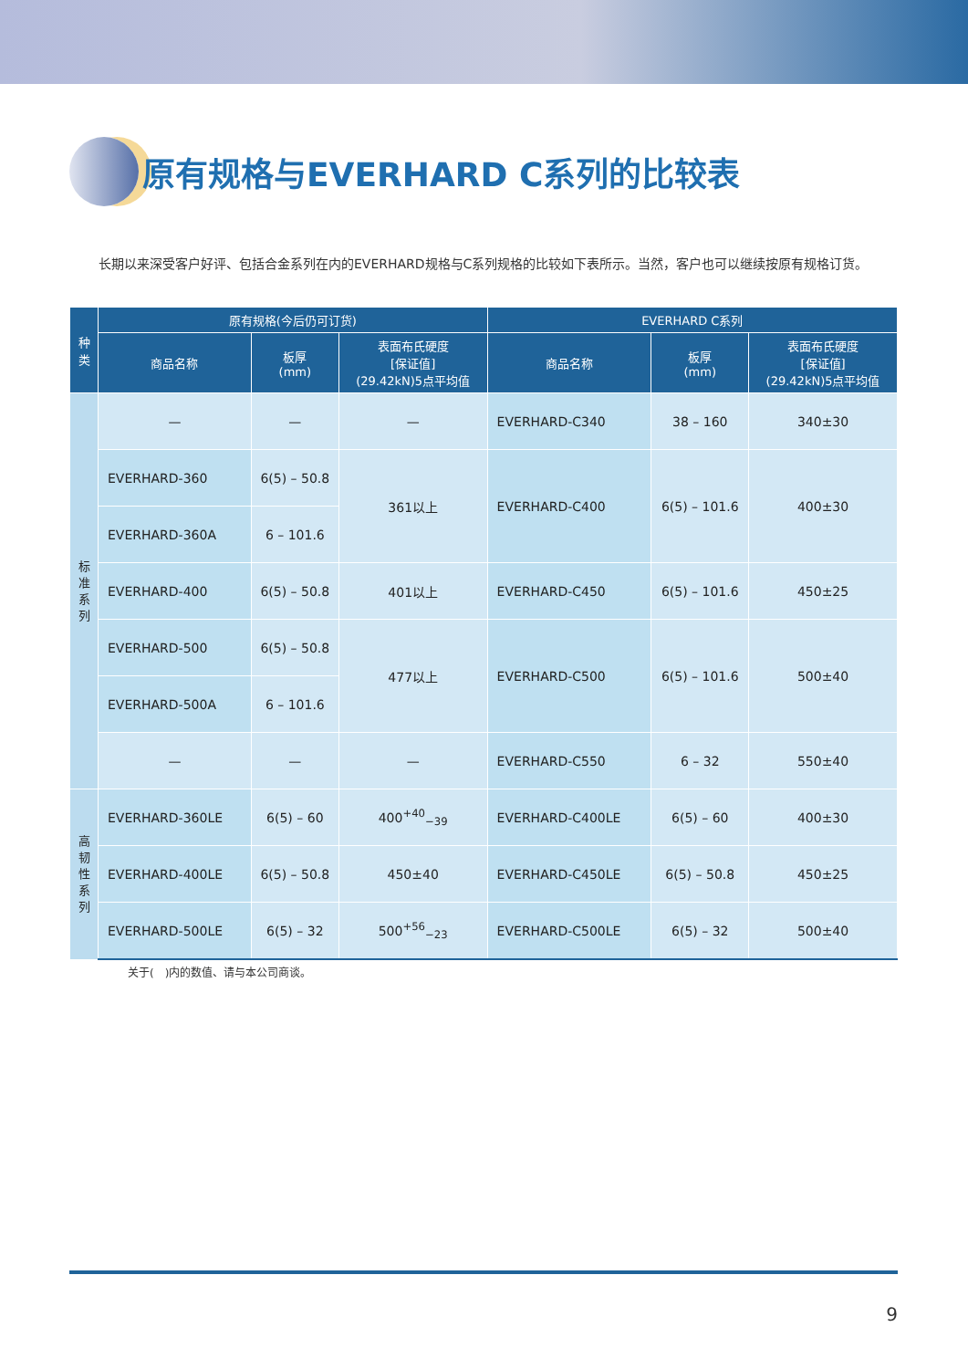原有规格与EVERHARD C系列的比较表
长期以来深受客户好评、包括合金系列在内的EVERHARD规格与C系列规格的比较如下表所示。当然，客户也可以继续按原有规格订货。
| 种 类 | 原有规格(今后仍可订货) | | | EVERHARD C系列 | | |
| --- | --- | --- | --- | --- | --- | --- |
| | 商品名称 | 板厚 (mm) | 表面布氏硬度 [保证值] (29.42kN)5点平均值 | 商品名称 | 板厚 (mm) | 表面布氏硬度 [保证值] (29.42kN)5点平均值 |
| 标 准 系 列 | — | — | — | EVERHARD-C340 | 38 – 160 | 340±30 |
| | EVERHARD-360 | 6(5) – 50.8 | 361以上 | EVERHARD-C400 | 6(5) – 101.6 | 400±30 |
| | EVERHARD-360A | 6 – 101.6 | | | | |
| | EVERHARD-400 | 6(5) – 50.8 | 401以上 | EVERHARD-C450 | 6(5) – 101.6 | 450±25 |
| | EVERHARD-500 | 6(5) – 50.8 | 477以上 | EVERHARD-C500 | 6(5) – 101.6 | 500±40 |
| | EVERHARD-500A | 6 – 101.6 | | | | |
| | — | — | — | EVERHARD-C550 | 6 – 32 | 550±40 |
| 高 韧 性 系 列 | EVERHARD-360LE | 6(5) – 60 | 400<sup>+40</sup><sub>−39</sub> | EVERHARD-C400LE | 6(5) – 60 | 400±30 |
| | EVERHARD-400LE | 6(5) – 50.8 | 450±40 | EVERHARD-C450LE | 6(5) – 50.8 | 450±25 |
| | EVERHARD-500LE | 6(5) – 32 | 500<sup>+56</sup><sub>−23</sub> | EVERHARD-C500LE | 6(5) – 32 | 500±40 |
关于(　)内的数值、请与本公司商谈。
9